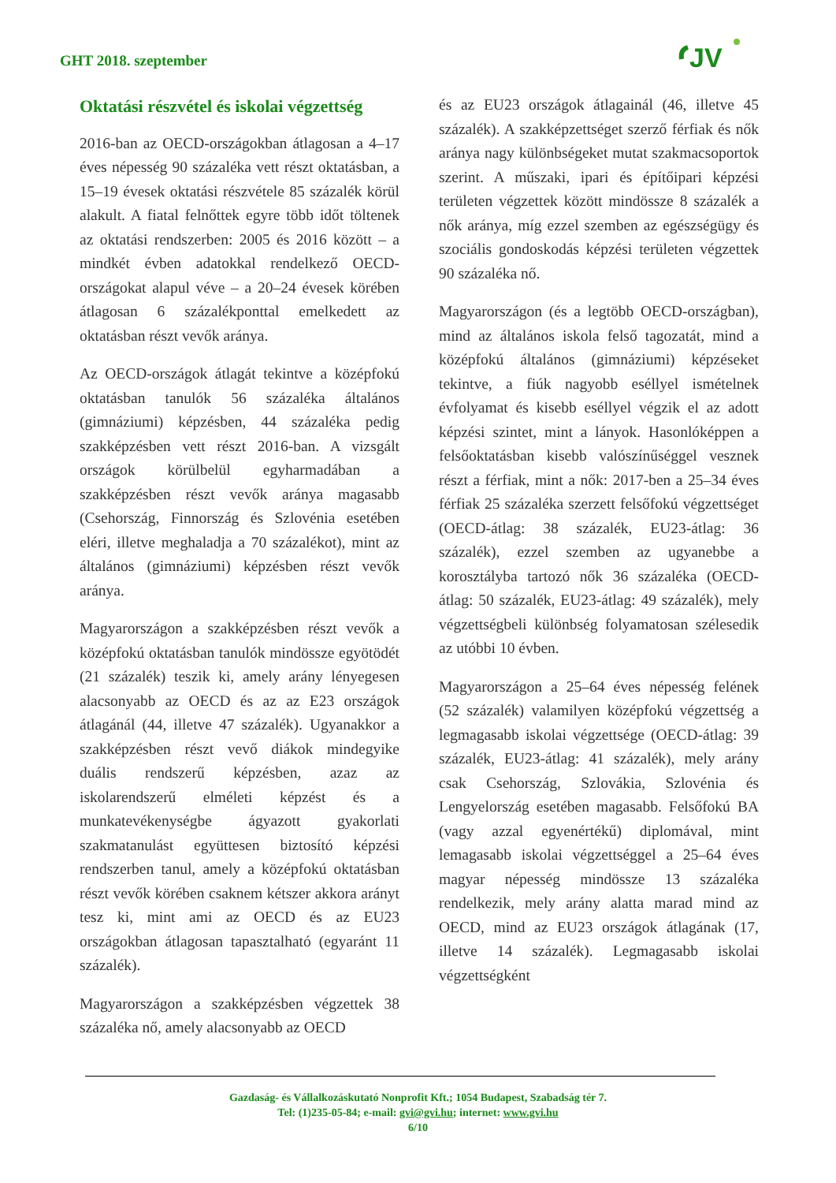GHT 2018. szeptember
JV
Oktatási részvétel és iskolai végzettség
2016-ban az OECD-országokban átlagosan a 4–17 éves népesség 90 százaléka vett részt oktatásban, a 15–19 évesek oktatási részvétele 85 százalék körül alakult. A fiatal felnőttek egyre több időt töltenek az oktatási rendszerben: 2005 és 2016 között – a mindkét évben adatokkal rendelkező OECD-országokat alapul véve – a 20–24 évesek körében átlagosan 6 százalékponttal emelkedett az oktatásban részt vevők aránya.
Az OECD-országok átlagát tekintve a középfokú oktatásban tanulók 56 százaléka általános (gimnáziumi) képzésben, 44 százaléka pedig szakképzésben vett részt 2016-ban. A vizsgált országok körülbelül egyharmadában a szakképzésben részt vevők aránya magasabb (Csehország, Finnország és Szlovénia esetében eléri, illetve meghaladja a 70 százalékot), mint az általános (gimnáziumi) képzésben részt vevők aránya.
Magyarországon a szakképzésben részt vevők a középfokú oktatásban tanulók mindössze egyötödét (21 százalék) teszik ki, amely arány lényegesen alacsonyabb az OECD és az az E23 országok átlagánál (44, illetve 47 százalék). Ugyanakkor a szakképzésben részt vevő diákok mindegyike duális rendszerű képzésben, azaz az iskolarendszerű elméleti képzést és a munkatevékenységbe ágyazott gyakorlati szakmatanulást együttesen biztosító képzési rendszerben tanul, amely a középfokú oktatásban részt vevők körében csaknem kétszer akkora arányt tesz ki, mint ami az OECD és az EU23 országokban átlagosan tapasztalható (egyaránt 11 százalék).
Magyarországon a szakképzésben végzettek 38 százaléka nő, amely alacsonyabb az OECD
és az EU23 országok átlagainál (46, illetve 45 százalék). A szakképzettséget szerző férfiak és nők aránya nagy különbségeket mutat szakmacsoportok szerint. A műszaki, ipari és építőipari képzési területen végzettek között mindössze 8 százalék a nők aránya, míg ezzel szemben az egészségügy és szociális gondoskodás képzési területen végzettek 90 százaléka nő.
Magyarországon (és a legtöbb OECD-országban), mind az általános iskola felső tagozatát, mind a középfokú általános (gimnáziumi) képzéseket tekintve, a fiúk nagyobb eséllyel ismételnek évfolyamat és kisebb eséllyel végzik el az adott képzési szintet, mint a lányok. Hasonlóképpen a felsőoktatásban kisebb valószínűséggel vesznek részt a férfiak, mint a nők: 2017-ben a 25–34 éves férfiak 25 százaléka szerzett felsőfokú végzettséget (OECD-átlag: 38 százalék, EU23-átlag: 36 százalék), ezzel szemben az ugyanebbe a korosztályba tartozó nők 36 százaléka (OECD-átlag: 50 százalék, EU23-átlag: 49 százalék), mely végzettségbeli különbség folyamatosan szélesedik az utóbbi 10 évben.
Magyarországon a 25–64 éves népesség felének (52 százalék) valamilyen középfokú végzettség a legmagasabb iskolai végzettsége (OECD-átlag: 39 százalék, EU23-átlag: 41 százalék), mely arány csak Csehország, Szlovákia, Szlovénia és Lengyelország esetében magasabb. Felsőfokú BA (vagy azzal egyenértékű) diplomával, mint lemagasabb iskolai végzettséggel a 25–64 éves magyar népesség mindössze 13 százaléka rendelkezik, mely arány alatta marad mind az OECD, mind az EU23 országok átlagának (17, illetve 14 százalék). Legmagasabb iskolai végzettségként
Gazdaság- és Vállalkozáskutató Nonprofit Kft.; 1054 Budapest, Szabadság tér 7.
Tel: (1)235-05-84; e-mail: gvi@gvi.hu; internet: www.gvi.hu
6/10